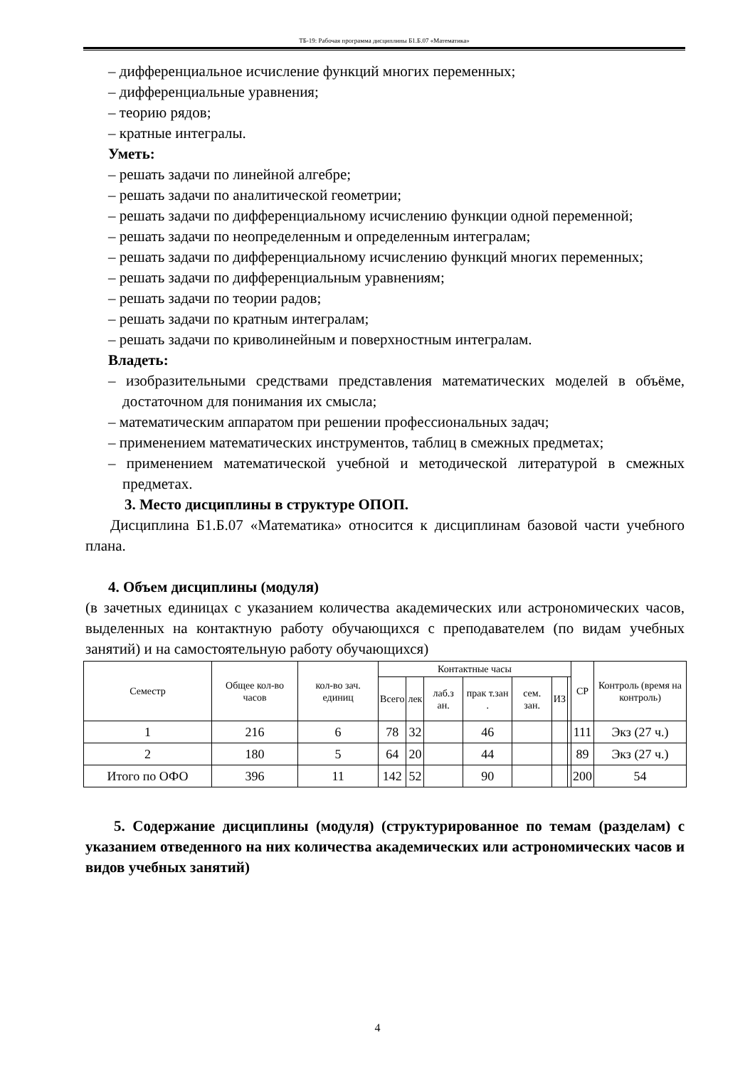ТБ-19: Рабочая программа дисциплины Б1.Б.07 «Математика»
– дифференциальное исчисление функций многих переменных;
– дифференциальные уравнения;
– теорию рядов;
– кратные интегралы.
Уметь:
– решать задачи по линейной алгебре;
– решать задачи по аналитической геометрии;
– решать задачи по дифференциальному исчислению функции одной переменной;
– решать задачи по неопределенным и определенным интегралам;
– решать задачи по дифференциальному исчислению функций многих переменных;
– решать задачи по дифференциальным уравнениям;
– решать задачи по теории радов;
– решать задачи по кратным интегралам;
– решать задачи по криволинейным и поверхностным интегралам.
Владеть:
– изобразительными средствами представления математических моделей в объёме, достаточном для понимания их смысла;
– математическим аппаратом при решении профессиональных задач;
– применением математических инструментов, таблиц в смежных предметах;
– применением математической учебной и методической литературой в смежных предметах.
3. Место дисциплины в структуре ОПОП.
Дисциплина Б1.Б.07 «Математика» относится к дисциплинам базовой части учебного плана.
4. Объем дисциплины (модуля)
(в зачетных единицах с указанием количества академических или астрономических часов, выделенных на контактную работу обучающихся с преподавателем (по видам учебных занятий) и на самостоятельную работу обучающихся)
| Семестр | Общее кол-во часов | кол-во зач. единиц | Контактные часы | | | | | | | СР | Контроль (время на контроль) |
| --- | --- | --- | --- | --- | --- | --- | --- | --- | --- | --- | --- |
| | | | Всего | лек | лаб.з ан. | прак т.зан . | сем. зан. | ИЗ | | | |
| 1 | 216 | 6 | 78 | 32 | | 46 | | | | 111 | Экз (27 ч.) |
| 2 | 180 | 5 | 64 | 20 | | 44 | | | | 89 | Экз (27 ч.) |
| Итого по ОФО | 396 | 11 | 142 | 52 | | 90 | | | | 200 | 54 |
5. Содержание дисциплины (модуля) (структурированное по темам (разделам) с указанием отведенного на них количества академических или астрономических часов и видов учебных занятий)
4